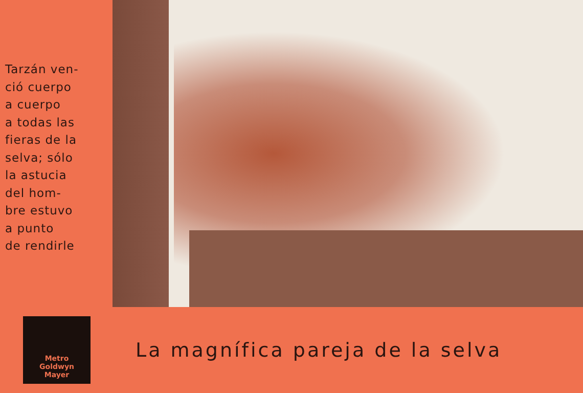Tarzán ven-
ció cuerpo
a cuerpo
a todas las
fieras de la
selva; sólo
la astucia
del hom-
bre estuvo
a punto
de rendirle
Metro
Goldwyn
Mayer
La magnífica pareja de la selva